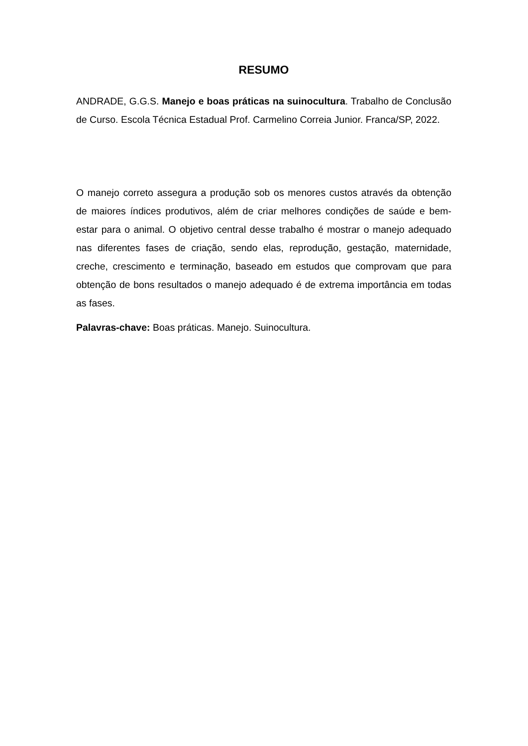RESUMO
ANDRADE, G.G.S. Manejo e boas práticas na suinocultura. Trabalho de Conclusão de Curso. Escola Técnica Estadual Prof. Carmelino Correia Junior. Franca/SP, 2022.
O manejo correto assegura a produção sob os menores custos através da obtenção de maiores índices produtivos, além de criar melhores condições de saúde e bem-estar para o animal. O objetivo central desse trabalho é mostrar o manejo adequado nas diferentes fases de criação, sendo elas, reprodução, gestação, maternidade, creche, crescimento e terminação, baseado em estudos que comprovam que para obtenção de bons resultados o manejo adequado é de extrema importância em todas as fases.
Palavras-chave: Boas práticas. Manejo. Suinocultura.